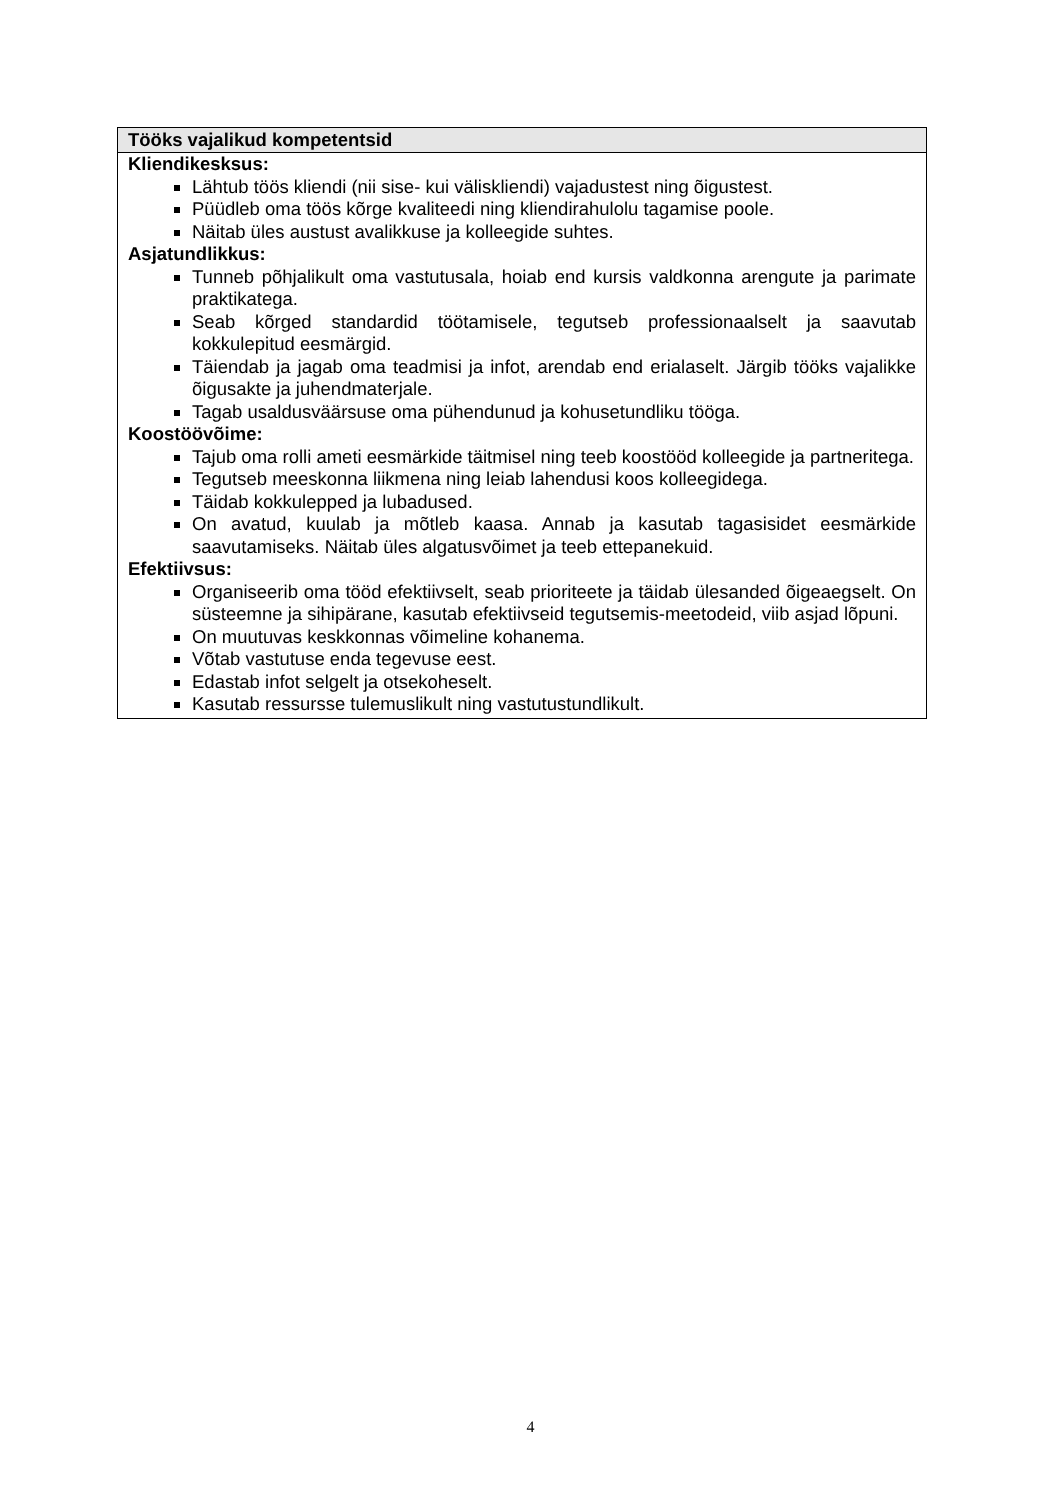| Tööks vajalikud kompetentsid |
| --- |
| Kliendikesksus: Lähtub töös kliendi (nii sise- kui väliskliendi) vajadustest ning õigustest. Püüdleb oma töös kõrge kvaliteedi ning kliendirahulolu tagamise poole. Näitab üles austust avalikkuse ja kolleegide suhtes. Asjatundlikkus: Tunneb põhjalikult oma vastutusala, hoiab end kursis valdkonna arengute ja parimate praktikatega. Seab kõrged standardid töötamisele, tegutseb professionaalselt ja saavutab kokkulepitud eesmärgid. Täiendab ja jagab oma teadmisi ja infot, arendab end erialaselt. Järgib tööks vajalikke õigusakte ja juhendmaterjale. Tagab usaldusväärsuse oma pühendunud ja kohusetundliku tööga. Koostöövõime: Tajub oma rolli ameti eesmärkide täitmisel ning teeb koostööd kolleegide ja partneritega. Tegutseb meeskonna liikmena ning leiab lahendusi koos kolleegidega. Täidab kokkulepped ja lubadused. On avatud, kuulab ja mõtleb kaasa. Annab ja kasutab tagasisidet eesmärkide saavutamiseks. Näitab üles algatusvõimet ja teeb ettepanekuid. Efektiivsus: Organiseerib oma tööd efektiivselt, seab prioriteete ja täidab ülesanded õigeaegselt. On süsteemne ja sihipärane, kasutab efektiivseid tegutsemis-meetodeid, viib asjad lõpuni. On muutuvas keskkonnas võimeline kohanema. Võtab vastutuse enda tegevuse eest. Edastab infot selgelt ja otsekoheselt. Kasutab ressursse tulemuslikult ning vastutustundlikult. |
4